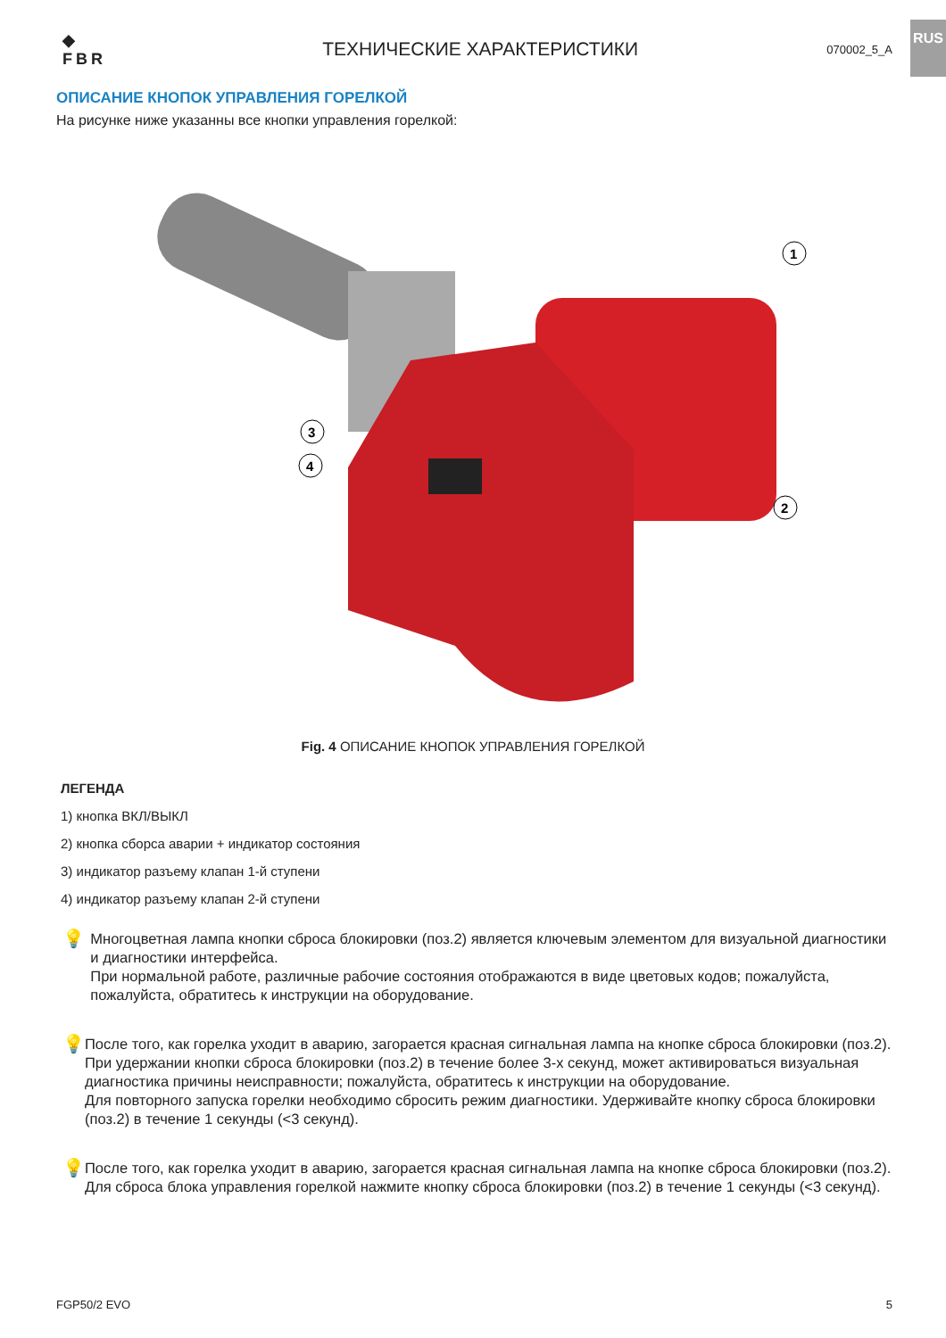RUS
◆
FBR
ТЕХНИЧЕСКИЕ ХАРАКТЕРИСТИКИ
070002_5_A
ОПИСАНИЕ КНОПОК УПРАВЛЕНИЯ ГОРЕЛКОЙ
На рисунке ниже указанны все кнопки управления горелкой:
1
2
3
4
Fig. 4 ОПИСАНИЕ КНОПОК УПРАВЛЕНИЯ ГОРЕЛКОЙ
ЛЕГЕНДА
1) кнопка ВКЛ/ВЫКЛ
2) кнопка сборса аварии + индикатор состояния
3) индикатор разъему клапан 1-й ступени
4) индикатор разъему клапан 2-й ступени
💡
Многоцветная лампа кнопки сброса блокировки (поз.2) является ключевым элементом для визуальной диагностики и диагностики интерфейса.
При нормальной работе, различные рабочие состояния отображаются в виде цветовых кодов; пожалуйста, пожалуйста, обратитесь к инструкции на оборудование.
💡
После того, как горелка уходит в аварию, загорается красная сигнальная лампа на кнопке сброса блокировки (поз.2). При удержании кнопки сброса блокировки (поз.2) в течение более 3-х секунд, может активироваться визуальная диагностика причины неисправности; пожалуйста, обратитесь к инструкции на оборудование.
Для повторного запуска горелки необходимо сбросить режим диагностики. Удерживайте кнопку сброса блокировки (поз.2) в течение 1 секунды (<3 секунд).
💡
После того, как горелка уходит в аварию, загорается красная сигнальная лампа на кнопке сброса блокировки (поз.2). Для сброса блока управления горелкой нажмите кнопку сброса блокировки (поз.2) в течение 1 секунды (<3 секунд).
FGP50/2 EVO 5